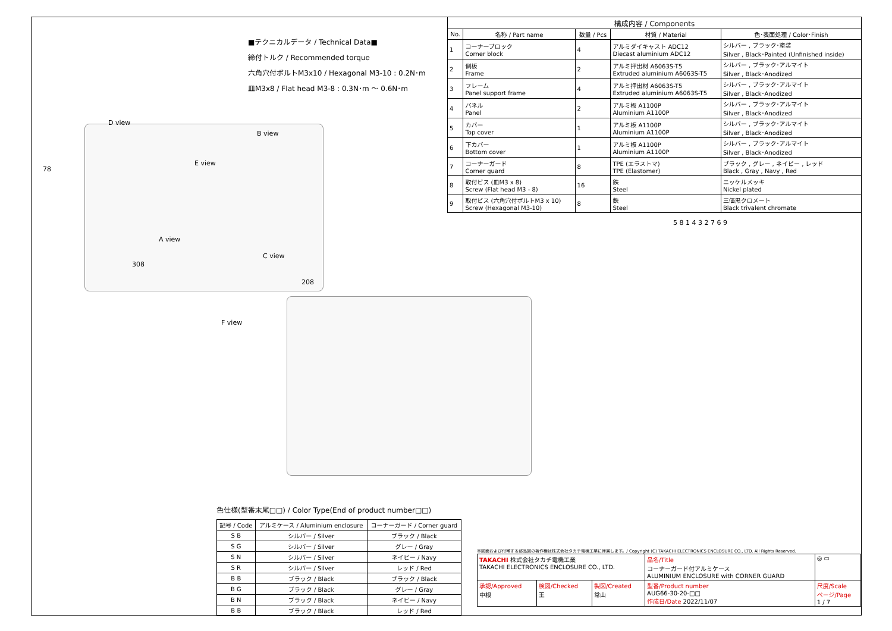■テクニカルデータ / Technical Data■
締付トルク / Recommended torque
六角穴付ボルトM3x10 / Hexagonal M3-10 : 0.2N･m
皿M3x8 / Flat head M3-8 : 0.3N･m 〜 0.6N･m
D view
B view
E view
A view
C view
F view
78
308
208
色仕様(型番末尾□□) / Color Type(End of product number□□)
| 記号 / Code | アルミケース / Aluminium enclosure | コーナーガード / Corner guard |
| S B | シルバー / Silver | ブラック / Black |
| S G | シルバー / Silver | グレー / Gray |
| S N | シルバー / Silver | ネイビー / Navy |
| S R | シルバー / Silver | レッド / Red |
| B B | ブラック / Black | ブラック / Black |
| B G | ブラック / Black | グレー / Gray |
| B N | ブラック / Black | ネイビー / Navy |
| B B | ブラック / Black | レッド / Red |
| 構成内容 / Components | | | | |
| --- | --- | --- | --- | --- |
| No. | 名称 / Part name | 数量 / Pcs | 材質 / Material | 色･表面処理 / Color･Finish |
| 1 | コーナーブロック Corner block | 4 | アルミダイキャスト ADC12 Diecast aluminium ADC12 | シルバー , ブラック･塗装 Silver , Black･Painted (Unfinished inside) |
| 2 | 側板 Frame | 2 | アルミ押出材 A6063S-T5 Extruded aluminium A6063S-T5 | シルバー , ブラック･アルマイト Silver , Black･Anodized |
| 3 | フレーム Panel support frame | 4 | アルミ押出材 A6063S-T5 Extruded aluminium A6063S-T5 | シルバー , ブラック･アルマイト Silver , Black･Anodized |
| 4 | パネル Panel | 2 | アルミ板 A1100P Aluminium A1100P | シルバー , ブラック･アルマイト Silver , Black･Anodized |
| 5 | カバー Top cover | 1 | アルミ板 A1100P Aluminium A1100P | シルバー , ブラック･アルマイト Silver , Black･Anodized |
| 6 | 下カバー Bottom cover | 1 | アルミ板 A1100P Aluminium A1100P | シルバー , ブラック･アルマイト Silver , Black･Anodized |
| 7 | コーナーガード Corner guard | 8 | TPE (エラストマ) TPE (Elastomer) | ブラック , グレー , ネイビー , レッド Black , Gray , Navy , Red |
| 8 | 取付ビス (皿M3 x 8) Screw (Flat head M3 - 8) | 16 | 鉄 Steel | ニッケルメッキ Nickel plated |
| 9 | 取付ビス (六角穴付ボルトM3 x 10) Screw (Hexagonal M3-10) | 8 | 鉄 Steel | 三価黒クロメート Black trivalent chromate |
5 8 1 4 3 2 7 6 9
本図面および付帯する部品図の著作権は株式会社タカチ電機工業に帰属します。/ Copyright (C) TAKACHI ELECTRONICS ENCLOSURE CO., LTD. All Rights Reserved.
| TAKACHI 株式会社タカチ電機工業 TAKACHI ELECTRONICS ENCLOSURE CO., LTD. | | | 品名/Title コーナーガード付アルミケース ALUMINIUM ENCLOSURE with CORNER GUARD | ◎ ▭ |
| 承認/Approved 中根 | 検図/Checked 王 | 製図/Created 常山 | 型番/Product number AUG66-30-20-□□ 作成日/Date 2022/11/07 | 尺度/Scale ページ/Page 1 / 7 |